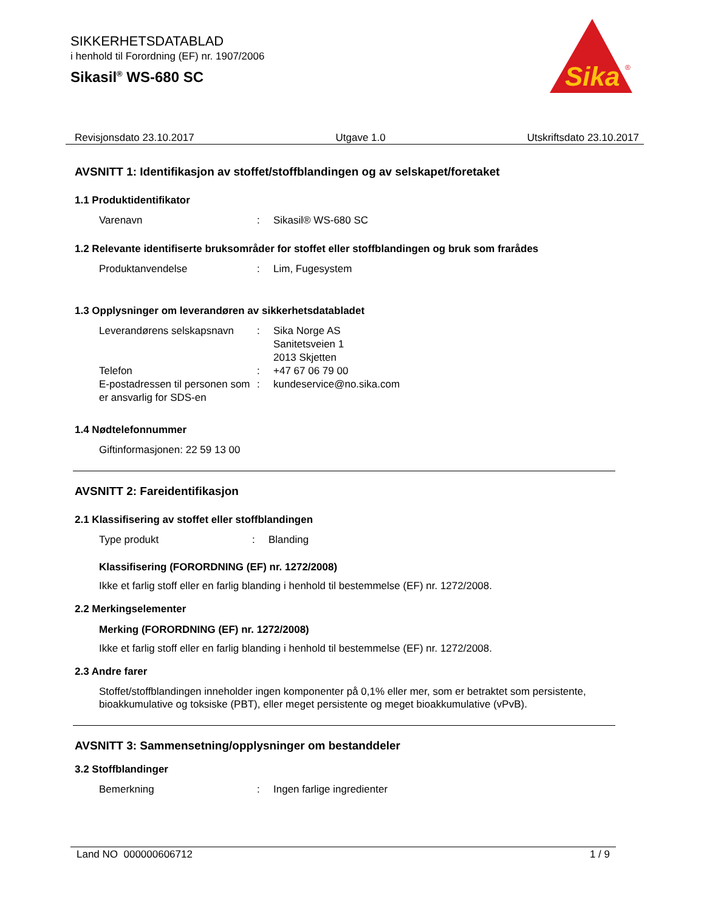SIKKERHETSDATABLAD
i henhold til Forordning (EF) nr. 1907/2006
Sikasil<sup>®</sup> WS-680 SC
Sika
®
Revisjonsdato 23.10.2017 Utgave 1.0 Utskriftsdato 23.10.2017
AVSNITT 1: Identifikasjon av stoffet/stoffblandingen og av selskapet/foretaket
1.1 Produktidentifikator
Varenavn: Sikasil® WS-680 SC
1.2 Relevante identifiserte bruksområder for stoffet eller stoffblandingen og bruk som frarådes
Produktanvendelse: Lim, Fugesystem
1.3 Opplysninger om leverandøren av sikkerhetsdatabladet
Leverandørens selskapsnavn: Sika Norge AS
Sanitetsveien 1
2013 Skjetten
Telefon: +47 67 06 79 00
E-postadressen til personen som er ansvarlig for SDS-en: kundeservice@no.sika.com
1.4 Nødtelefonnummer
Giftinformasjonen: 22 59 13 00
AVSNITT 2: Fareidentifikasjon
2.1 Klassifisering av stoffet eller stoffblandingen
Type produkt: Blanding
Klassifisering (FORORDNING (EF) nr. 1272/2008)
Ikke et farlig stoff eller en farlig blanding i henhold til bestemmelse (EF) nr. 1272/2008.
2.2 Merkingselementer
Merking (FORORDNING (EF) nr. 1272/2008)
Ikke et farlig stoff eller en farlig blanding i henhold til bestemmelse (EF) nr. 1272/2008.
2.3 Andre farer
Stoffet/stoffblandingen inneholder ingen komponenter på 0,1% eller mer, som er betraktet som persistente, bioakkumulative og toksiske (PBT), eller meget persistente og meget bioakkumulative (vPvB).
AVSNITT 3: Sammensetning/opplysninger om bestanddeler
3.2 Stoffblandinger
Bemerkning: Ingen farlige ingredienter
Land NO 000000606712 1 / 9